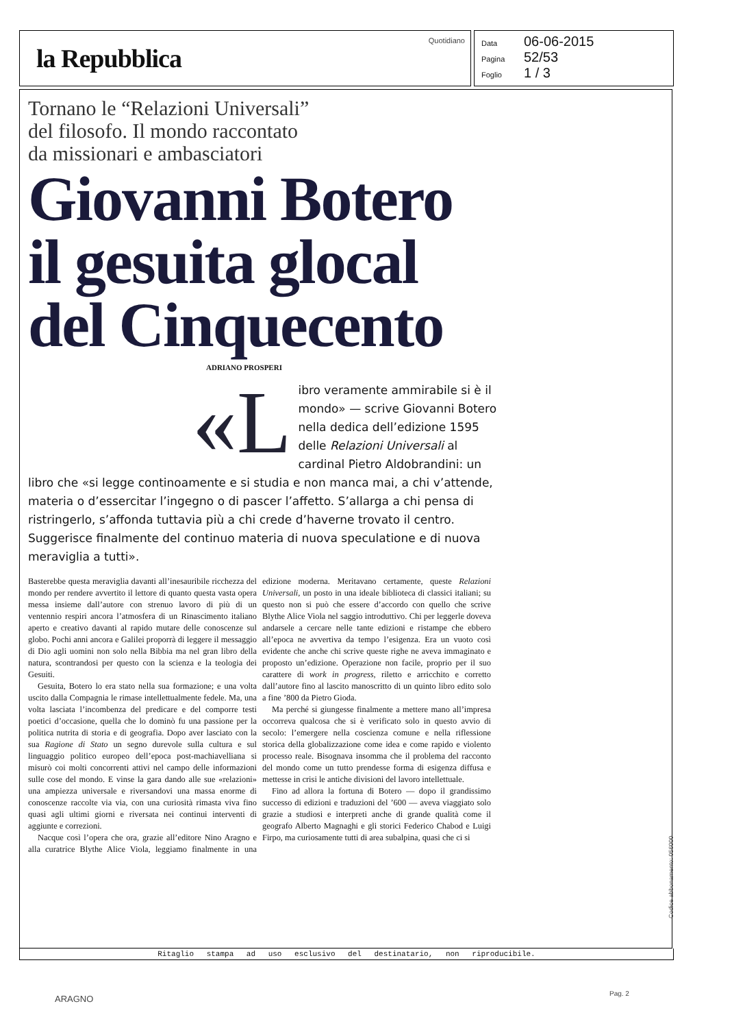la Repubblica
Quotidiano
Data 06-06-2015
Pagina 52/53
Foglio 1 / 3
Tornano le “Relazioni Universali”
del filosofo. Il mondo raccontato
da missionari e ambasciatori
Giovanni Botero
il gesuita glocal
del Cinquecento
ADRIANO PROSPERI
«L ibro veramente ammirabile si è il mondo» — scrive Giovanni Botero nella dedica dell’edizione 1595 delle Relazioni Universali al cardinal Pietro Aldobrandini: un libro che «si legge continoamente e si studia e non manca mai, a chi v’attende, materia o d’essercitar l’ingegno o di pascer l’affetto. S’allarga a chi pensa di ristringerlo, s’affonda tuttavia più a chi crede d’haverne trovato il centro. Suggerisce finalmente del continuo materia di nuova speculatione e di nuova meraviglia a tutti».
Basterebbe questa meraviglia davanti all’inesauribile ricchezza del mondo per rendere avvertito il lettore di quanto questa vasta opera messa insieme dall’autore con strenuo lavoro di più di un ventennio respiri ancora l’atmosfera di un Rinascimento italiano aperto e creativo davanti al rapido mutare delle conoscenze sul globo. Pochi anni ancora e Galilei proporrà di leggere il messaggio di Dio agli uomini non solo nella Bibbia ma nel gran libro della natura, scontrandosi per questo con la scienza e la teologia dei Gesuiti.
Gesuita, Botero lo era stato nella sua formazione; e una volta uscito dalla Compagnia le rimase intellettualmente fedele. Ma, una volta lasciata l’incombenza del predicare e del comporre testi poetici d’occasione, quella che lo dominò fu una passione per la politica nutrita di storia e di geografia. Dopo aver lasciato con la sua Ragione di Stato un segno durevole sulla cultura e sul linguaggio politico europeo dell’epoca post-machiavelliana si misurò coi molti concorrenti attivi nel campo delle informazioni sulle cose del mondo. E vinse la gara dando alle sue «relazioni» una ampiezza universale e riversandovi una massa enorme di conoscenze raccolte via via, con una curiosità rimasta viva fino quasi agli ultimi giorni e riversata nei continui interventi di aggiunte e correzioni.
Nacque così l’opera che ora, grazie all’editore Nino Aragno e alla curatrice Blythe Alice Viola, leggiamo finalmente in una edizione moderna. Meritavano certamente, queste Relazioni Universali, un posto in una ideale biblioteca di classici italiani; su questo non si può che essere d’accordo con quello che scrive Blythe Alice Viola nel saggio introduttivo. Chi per leggerle doveva andarsele a cercare nelle tante edizioni e ristampe che ebbero all’epoca ne avvertiva da tempo l’esigenza. Era un vuoto così evidente che anche chi scrive queste righe ne aveva immaginato e proposto un’edizione. Operazione non facile, proprio per il suo carattere di work in progress, riletto e arricchito e corretto dall’autore fino al lascito manoscritto di un quinto libro edito solo a fine ’800 da Pietro Gioda.
Ma perché si giungesse finalmente a mettere mano all’impresa occorreva qualcosa che si è verificato solo in questo avvio di secolo: l’emergere nella coscienza comune e nella riflessione storica della globalizzazione come idea e come rapido e violento processo reale. Bisognava insomma che il problema del racconto del mondo come un tutto prendesse forma di esigenza diffusa e mettesse in crisi le antiche divisioni del lavoro intellettuale.
Fino ad allora la fortuna di Botero — dopo il grandissimo successo di edizioni e traduzioni del ’600 — aveva viaggiato solo grazie a studiosi e interpreti anche di grande qualità come il geografo Alberto Magnaghi e gli storici Federico Chabod e Luigi Firpo, ma curiosamente tutti di area subalpina, quasi che ci si
Ritaglio stampa ad uso esclusivo del destinatario, non riproducibile.
Codice abbonamento: 056000
ARAGNO
Pag. 2